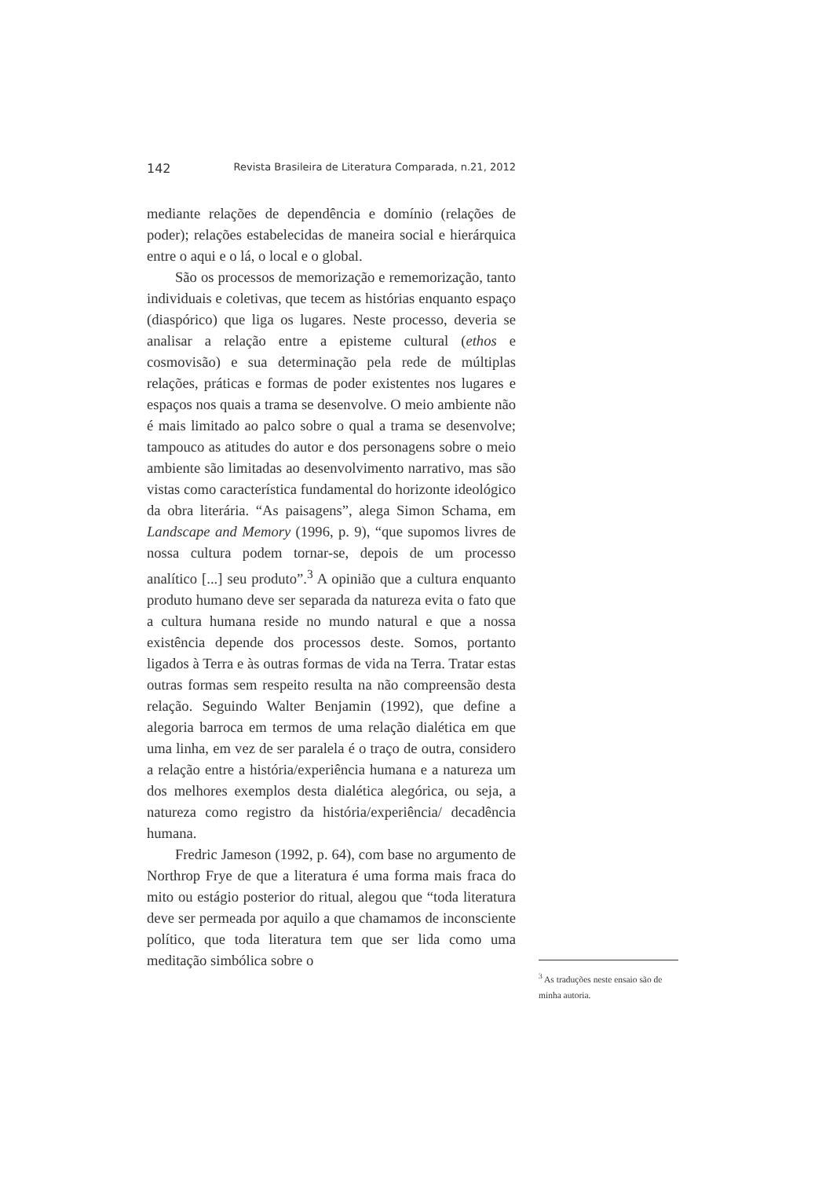142 Revista Brasileira de Literatura Comparada, n.21, 2012
mediante relações de dependência e domínio (relações de poder); relações estabelecidas de maneira social e hierárquica entre o aqui e o lá, o local e o global.
São os processos de memorização e rememorização, tanto individuais e coletivas, que tecem as histórias enquanto espaço (diaspórico) que liga os lugares. Neste processo, deveria se analisar a relação entre a episteme cultural (ethos e cosmovisão) e sua determinação pela rede de múltiplas relações, práticas e formas de poder existentes nos lugares e espaços nos quais a trama se desenvolve. O meio ambiente não é mais limitado ao palco sobre o qual a trama se desenvolve; tampouco as atitudes do autor e dos personagens sobre o meio ambiente são limitadas ao desenvolvimento narrativo, mas são vistas como característica fundamental do horizonte ideológico da obra literária. “As paisagens”, alega Simon Schama, em Landscape and Memory (1996, p. 9), “que supomos livres de nossa cultura podem tornar-se, depois de um processo analítico [...] seu produto”.<sup>3</sup> A opinião que a cultura enquanto produto humano deve ser separada da natureza evita o fato que a cultura humana reside no mundo natural e que a nossa existência depende dos processos deste. Somos, portanto ligados à Terra e às outras formas de vida na Terra. Tratar estas outras formas sem respeito resulta na não compreensão desta relação. Seguindo Walter Benjamin (1992), que define a alegoria barroca em termos de uma relação dialética em que uma linha, em vez de ser paralela é o traço de outra, considero a relação entre a história/experiência humana e a natureza um dos melhores exemplos desta dialética alegórica, ou seja, a natureza como registro da história/experiência/ decadência humana.
Fredric Jameson (1992, p. 64), com base no argumento de Northrop Frye de que a literatura é uma forma mais fraca do mito ou estágio posterior do ritual, alegou que “toda literatura deve ser permeada por aquilo a que chamamos de inconsciente político, que toda literatura tem que ser lida como uma meditação simbólica sobre o
<sup>3</sup> As traduções neste ensaio são de minha autoria.